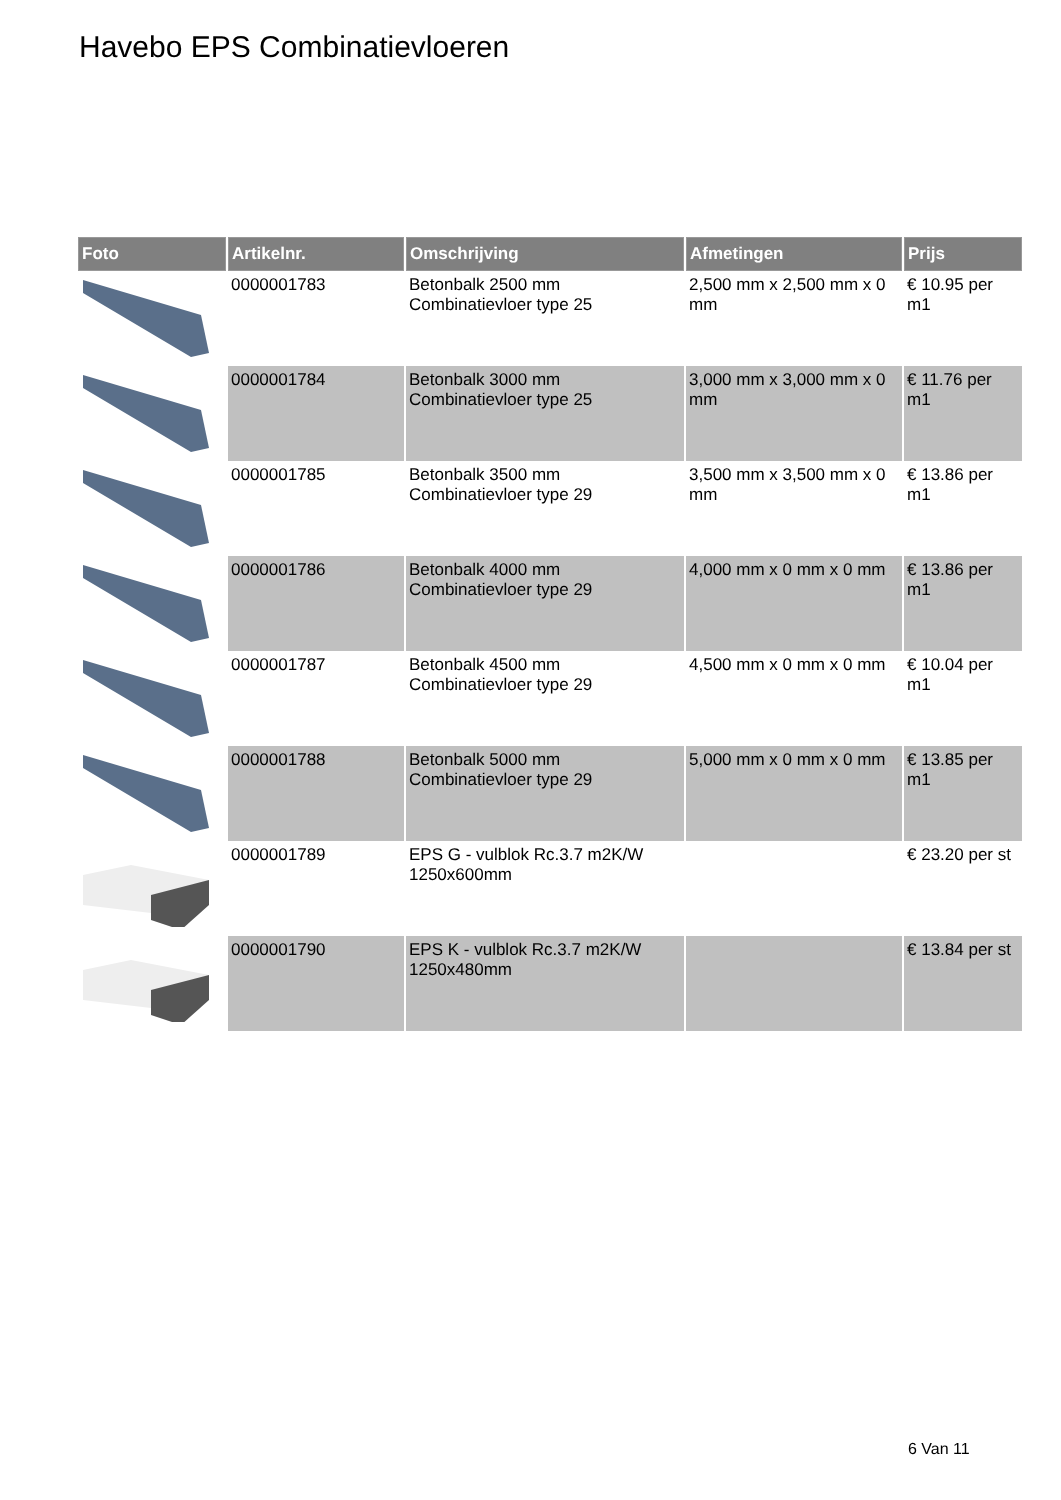Havebo EPS Combinatievloeren
| Foto | Artikelnr. | Omschrijving | Afmetingen | Prijs |
| --- | --- | --- | --- | --- |
| | 0000001783 | Betonbalk 2500 mm Combinatievloer type 25 | 2,500 mm x 2,500 mm x 0 mm | € 10.95 per m1 |
| | 0000001784 | Betonbalk 3000 mm Combinatievloer type 25 | 3,000 mm x 3,000 mm x 0 mm | € 11.76 per m1 |
| | 0000001785 | Betonbalk 3500 mm Combinatievloer type 29 | 3,500 mm x 3,500 mm x 0 mm | € 13.86 per m1 |
| | 0000001786 | Betonbalk 4000 mm Combinatievloer type 29 | 4,000 mm x 0 mm x 0 mm | € 13.86 per m1 |
| | 0000001787 | Betonbalk 4500 mm Combinatievloer type 29 | 4,500 mm x 0 mm x 0 mm | € 10.04 per m1 |
| | 0000001788 | Betonbalk 5000 mm Combinatievloer type 29 | 5,000 mm x 0 mm x 0 mm | € 13.85 per m1 |
| | 0000001789 | EPS G - vulblok Rc.3.7 m2K/W 1250x600mm | | € 23.20 per st |
| | 0000001790 | EPS K - vulblok Rc.3.7 m2K/W 1250x480mm | | € 13.84 per st |
6 Van 11